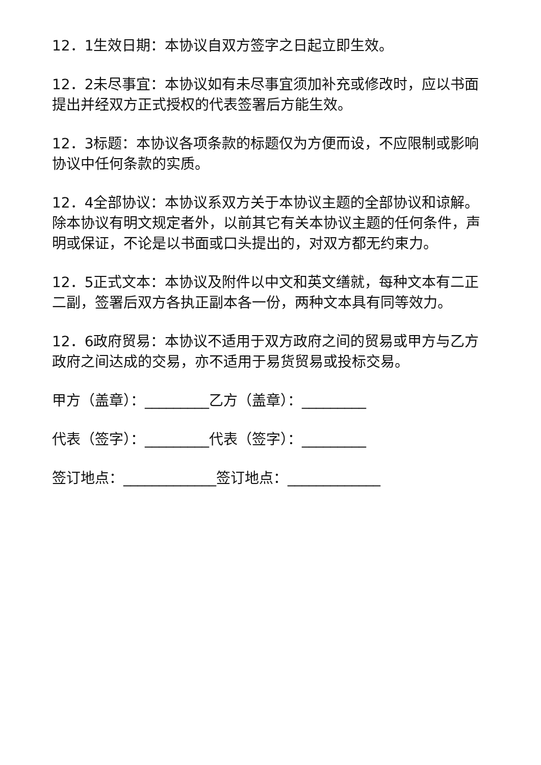12．1生效日期：本协议自双方签字之日起立即生效。
12．2未尽事宜：本协议如有未尽事宜须加补充或修改时，应以书面提出并经双方正式授权的代表签署后方能生效。
12．3标题：本协议各项条款的标题仅为方便而设，不应限制或影响协议中任何条款的实质。
12．4全部协议：本协议系双方关于本协议主题的全部协议和谅解。除本协议有明文规定者外，以前其它有关本协议主题的任何条件，声明或保证，不论是以书面或口头提出的，对双方都无约束力。
12．5正式文本：本协议及附件以中文和英文缮就，每种文本有二正二副，签署后双方各执正副本各一份，两种文本具有同等效力。
12．6政府贸易：本协议不适用于双方政府之间的贸易或甲方与乙方政府之间达成的交易，亦不适用于易货贸易或投标交易。
甲方（盖章）：_________乙方（盖章）：_________
代表（签字）：_________代表（签字）：_________
签订地点：_____________签订地点：_____________